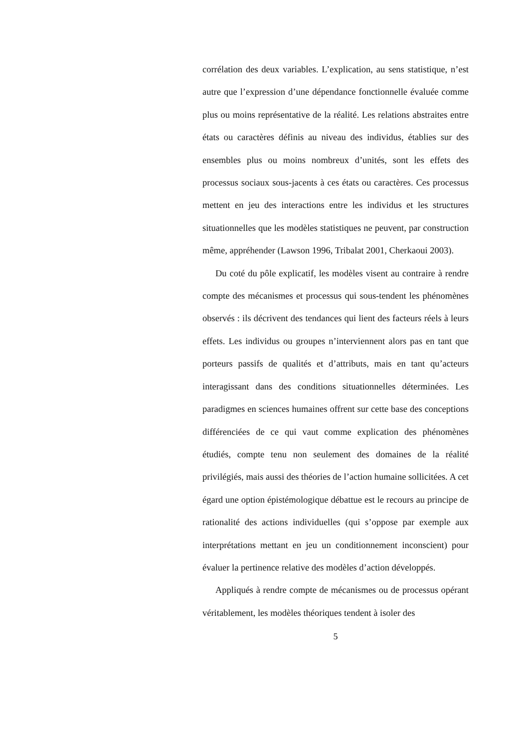corrélation des deux variables. L’explication, au sens statistique, n’est autre que l’expression d’une dépendance fonctionnelle évaluée comme plus ou moins représentative de la réalité. Les relations abstraites entre états ou caractères définis au niveau des individus, établies sur des ensembles plus ou moins nombreux d’unités, sont les effets des processus sociaux sous-jacents à ces états ou caractères. Ces processus mettent en jeu des interactions entre les individus et les structures situationnelles que les modèles statistiques ne peuvent, par construction même, appréhender (Lawson 1996, Tribalat 2001, Cherkaoui 2003).
Du coté du pôle explicatif, les modèles visent au contraire à rendre compte des mécanismes et processus qui sous-tendent les phénomènes observés : ils décrivent des tendances qui lient des facteurs réels à leurs effets. Les individus ou groupes n’interviennent alors pas en tant que porteurs passifs de qualités et d’attributs, mais en tant qu’acteurs interagissant dans des conditions situationnelles déterminées. Les paradigmes en sciences humaines offrent sur cette base des conceptions différenciées de ce qui vaut comme explication des phénomènes étudiés, compte tenu non seulement des domaines de la réalité privilégiés, mais aussi des théories de l’action humaine sollicitées. A cet égard une option épistémologique débattue est le recours au principe de rationalité des actions individuelles (qui s’oppose par exemple aux interprétations mettant en jeu un conditionnement inconscient) pour évaluer la pertinence relative des modèles d’action développés.
Appliqués à rendre compte de mécanismes ou de processus opérant véritablement, les modèles théoriques tendent à isoler des
5